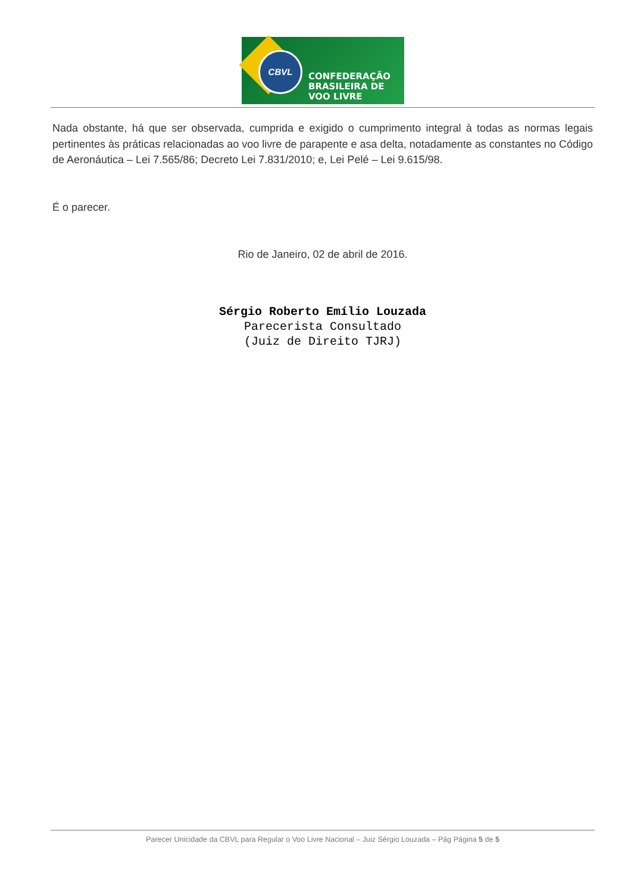CBVL
CONFEDERAÇÃO
BRASILEIRA DE
VOO LIVRE
Nada obstante, há que ser observada, cumprida e exigido o cumprimento integral à todas as normas legais pertinentes às práticas relacionadas ao voo livre de parapente e asa delta, notadamente as constantes no Código de Aeronáutica – Lei 7.565/86; Decreto Lei 7.831/2010; e, Lei Pelé – Lei 9.615/98.
É o parecer.
Rio de Janeiro, 02 de abril de 2016.
Sérgio Roberto Emílio Louzada
Parecerista Consultado
(Juiz de Direito TJRJ)
Parecer Unicidade da CBVL para Regular o Voo Livre Nacional – Juiz Sérgio Louzada – Pág Página 5 de 5